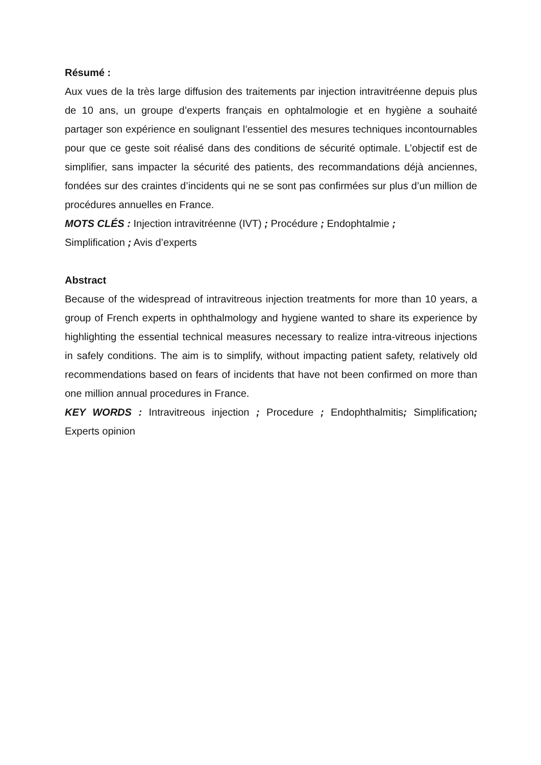Résumé :
Aux vues de la très large diffusion des traitements par injection intravitréenne depuis plus de 10 ans, un groupe d’experts français en ophtalmologie et en hygiène a souhaité partager son expérience en soulignant l’essentiel des mesures techniques incontournables pour que ce geste soit réalisé dans des conditions de sécurité optimale. L’objectif est de simplifier, sans impacter la sécurité des patients, des recommandations déjà anciennes, fondées sur des craintes d’incidents qui ne se sont pas confirmées sur plus d’un million de procédures annuelles en France.
MOTS CLÉS : Injection intravitréenne (IVT) ; Procédure ; Endophtalmie ;
Simplification ; Avis d’experts
Abstract
Because of the widespread of intravitreous injection treatments for more than 10 years, a group of French experts in ophthalmology and hygiene wanted to share its experience by highlighting the essential technical measures necessary to realize intra-vitreous injections in safely conditions. The aim is to simplify, without impacting patient safety, relatively old recommendations based on fears of incidents that have not been confirmed on more than one million annual procedures in France.
KEY WORDS : Intravitreous injection ; Procedure ; Endophthalmitis; Simplification; Experts opinion